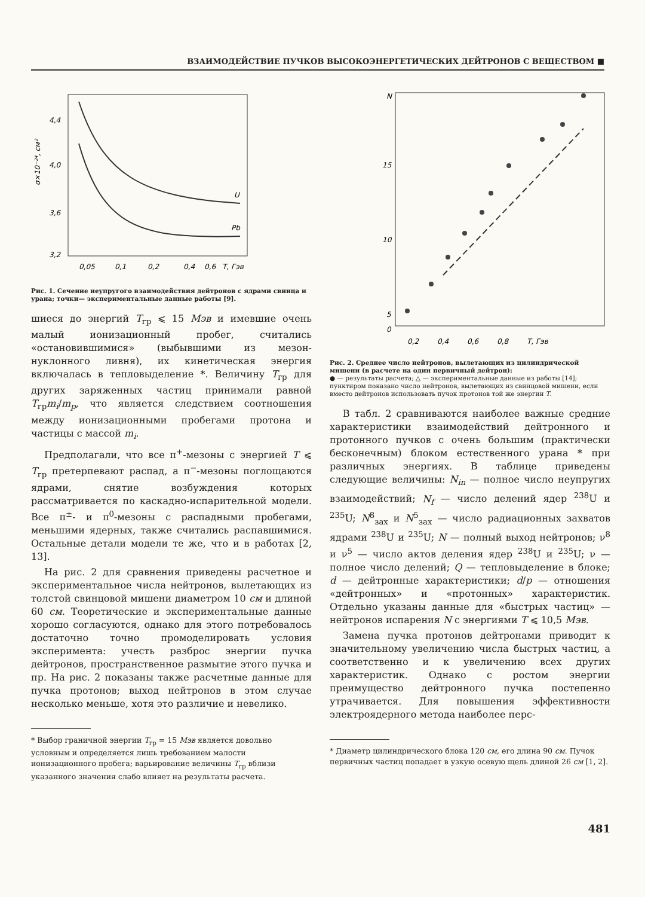ВЗАИМОДЕЙСТВИЕ ПУЧКОВ ВЫСОКОЭНЕРГЕТИЧЕСКИХ ДЕЙТРОНОВ С ВЕЩЕСТВОМ ■
4,4
4,0
3,6
3,2
σ×10⁻²⁴, см²
0,05
0,1
0,2
0,4
0,6
T, Гэв
U
Pb
Рис. 1. Сечение неупругого взаимодействия дейтронов с ядрами свинца и урана; точки— экспериментальные данные работы [9].
шиеся до энергий T<sub>гр</sub> ⩽ 15 Мэв и имевшие очень малый ионизационный пробег, считались «остановившимися» (выбывшими из мезон-нуклонного ливня), их кинетическая энергия включалась в тепловыделение *. Величину T<sub>гр</sub> для других заряженных частиц принимали равной T<sub>гр</sub>m<sub>i</sub>/m<sub>p</sub>, что является следствием соотношения между ионизационными пробегами протона и частицы с массой m<sub>i</sub>.
Предполагали, что все π<sup>+</sup>-мезоны с энергией T ⩽ T<sub>гр</sub> претерпевают распад, а π<sup>−</sup>-мезоны поглощаются ядрами, снятие возбуждения которых рассматривается по каскадно-испарительной модели. Все π<sup>±</sup>- и π<sup>0</sup>-мезоны с распадными пробегами, меньшими ядерных, также считались распавшимися. Остальные детали модели те же, что и в работах [2, 13].
На рис. 2 для сравнения приведены расчетное и экспериментальное числа нейтронов, вылетающих из толстой свинцовой мишени диаметром 10 см и длиной 60 см. Теоретические и экспериментальные данные хорошо согласуются, однако для этого потребовалось достаточно точно промоделировать условия эксперимента: учесть разброс энергии пучка дейтронов, пространственное размытие этого пучка и пр. На рис. 2 показаны также расчетные данные для пучка протонов; выход нейтронов в этом случае несколько меньше, хотя это различие и невелико.
* Выбор граничной энергии T<sub>гр</sub> = 15 Мэв является довольно условным и определяется лишь требованием малости ионизационного пробега; варьирование величины T<sub>гр</sub> вблизи указанного значения слабо влияет на результаты расчета.
N
15
10
5
0
0,2
0,4
0,6
0,8
T, Гэв
Рис. 2. Среднее число нейтронов, вылетающих из цилиндрической мишени (в расчете на один первичный дейтрон):
● — результаты расчета; △ — экспериментальные данные из работы [14]; пунктиром показано число нейтронов, вылетающих из свинцовой мишени, если вместо дейтронов использовать пучок протонов той же энергии T.
В табл. 2 сравниваются наиболее важные средние характеристики взаимодействий дейтронного и протонного пучков с очень большим (практически бесконечным) блоком естественного урана * при различных энергиях. В таблице приведены следующие величины: N<sub>in</sub> — полное число неупругих взаимодействий; N<sub>f</sub> — число делений ядер <sup>238</sup>U и <sup>235</sup>U; N<sup>8</sup><sub>зах</sub> и N<sup>5</sup><sub>зах</sub> — число радиационных захватов ядрами <sup>238</sup>U и <sup>235</sup>U; N — полный выход нейтронов; ν<sup>8</sup> и ν<sup>5</sup> — число актов деления ядер <sup>238</sup>U и <sup>235</sup>U; ν — полное число делений; Q — тепловыделение в блоке; d — дейтронные характеристики; d/p — отношения «дейтронных» и «протонных» характеристик. Отдельно указаны данные для «быстрых частиц» — нейтронов испарения N с энергиями T ⩽ 10,5 Мэв.
Замена пучка протонов дейтронами приводит к значительному увеличению числа быстрых частиц, а соответственно и к увеличению всех других характеристик. Однако с ростом энергии преимущество дейтронного пучка постепенно утрачивается. Для повышения эффективности электроядерного метода наиболее перс-
* Диаметр цилиндрического блока 120 см, его длина 90 см. Пучок первичных частиц попадает в узкую осевую щель длиной 26 см [1, 2].
481